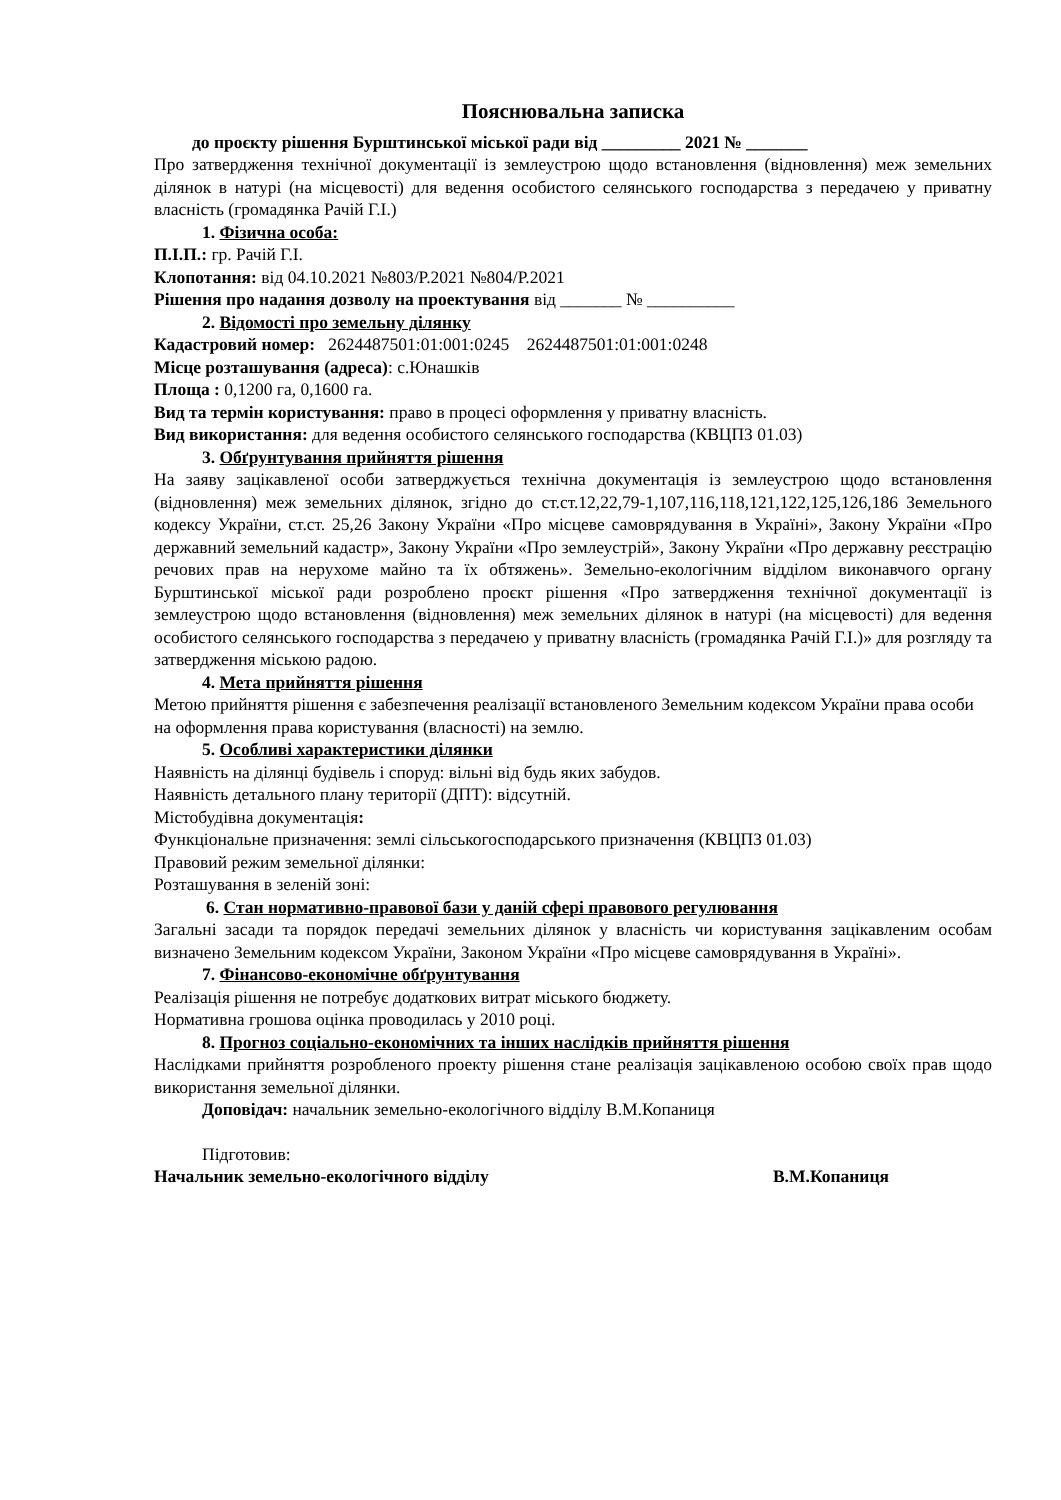Пояснювальна записка
до проєкту рішення Бурштинської міської ради від _________ 2021 № _______
Про затвердження технічної документації із землеустрою щодо встановлення (відновлення) меж земельних ділянок в натурі (на місцевості) для ведення особистого селянського господарства з передачею у приватну власність (громадянка Рачій Г.І.)
1. Фізична особа:
П.І.П.: гр. Рачій Г.І.
Клопотання: від 04.10.2021 №803/Р.2021 №804/Р.2021
Рішення про надання дозволу на проектування від _______ № __________
2. Відомості про земельну ділянку
Кадастровий номер: 2624487501:01:001:0245 2624487501:01:001:0248
Місце розташування (адреса): с.Юнашків
Площа : 0,1200 га, 0,1600 га.
Вид та термін користування: право в процесі оформлення у приватну власність.
Вид використання: для ведення особистого селянського господарства (КВЦПЗ 01.03)
3. Обґрунтування прийняття рішення
На заяву зацікавленої особи затверджується технічна документація із землеустрою щодо встановлення (відновлення) меж земельних ділянок, згідно до ст.ст.12,22,79-1,107,116,118,121,122,125,126,186 Земельного кодексу України, ст.ст. 25,26 Закону України «Про місцеве самоврядування в Україні», Закону України «Про державний земельний кадастр», Закону України «Про землеустрій», Закону України «Про державну реєстрацію речових прав на нерухоме майно та їх обтяжень». Земельно-екологічним відділом виконавчого органу Бурштинської міської ради розроблено проєкт рішення «Про затвердження технічної документації із землеустрою щодо встановлення (відновлення) меж земельних ділянок в натурі (на місцевості) для ведення особистого селянського господарства з передачею у приватну власність (громадянка Рачій Г.І.)» для розгляду та затвердження міською радою.
4. Мета прийняття рішення
Метою прийняття рішення є забезпечення реалізації встановленого Земельним кодексом України права особи на оформлення права користування (власності) на землю.
5. Особливі характеристики ділянки
Наявність на ділянці будівель і споруд: вільні від будь яких забудов.
Наявність детального плану території (ДПТ): відсутній.
Містобудівна документація:
Функціональне призначення: землі сільськогосподарського призначення (КВЦПЗ 01.03)
Правовий режим земельної ділянки:
Розташування в зеленій зоні:
6. Стан нормативно-правової бази у даній сфері правового регулювання
Загальні засади та порядок передачі земельних ділянок у власність чи користування зацікавленим особам визначено Земельним кодексом України, Законом України «Про місцеве самоврядування в Україні».
7. Фінансово-економічне обґрунтування
Реалізація рішення не потребує додаткових витрат міського бюджету.
Нормативна грошова оцінка проводилась у 2010 році.
8. Прогноз соціально-економічних та інших наслідків прийняття рішення
Наслідками прийняття розробленого проекту рішення стане реалізація зацікавленою особою своїх прав щодо використання земельної ділянки.
Доповідач: начальник земельно-екологічного відділу В.М.Копаниця
Підготовив:
Начальник земельно-екологічного відділу В.М.Копаниця